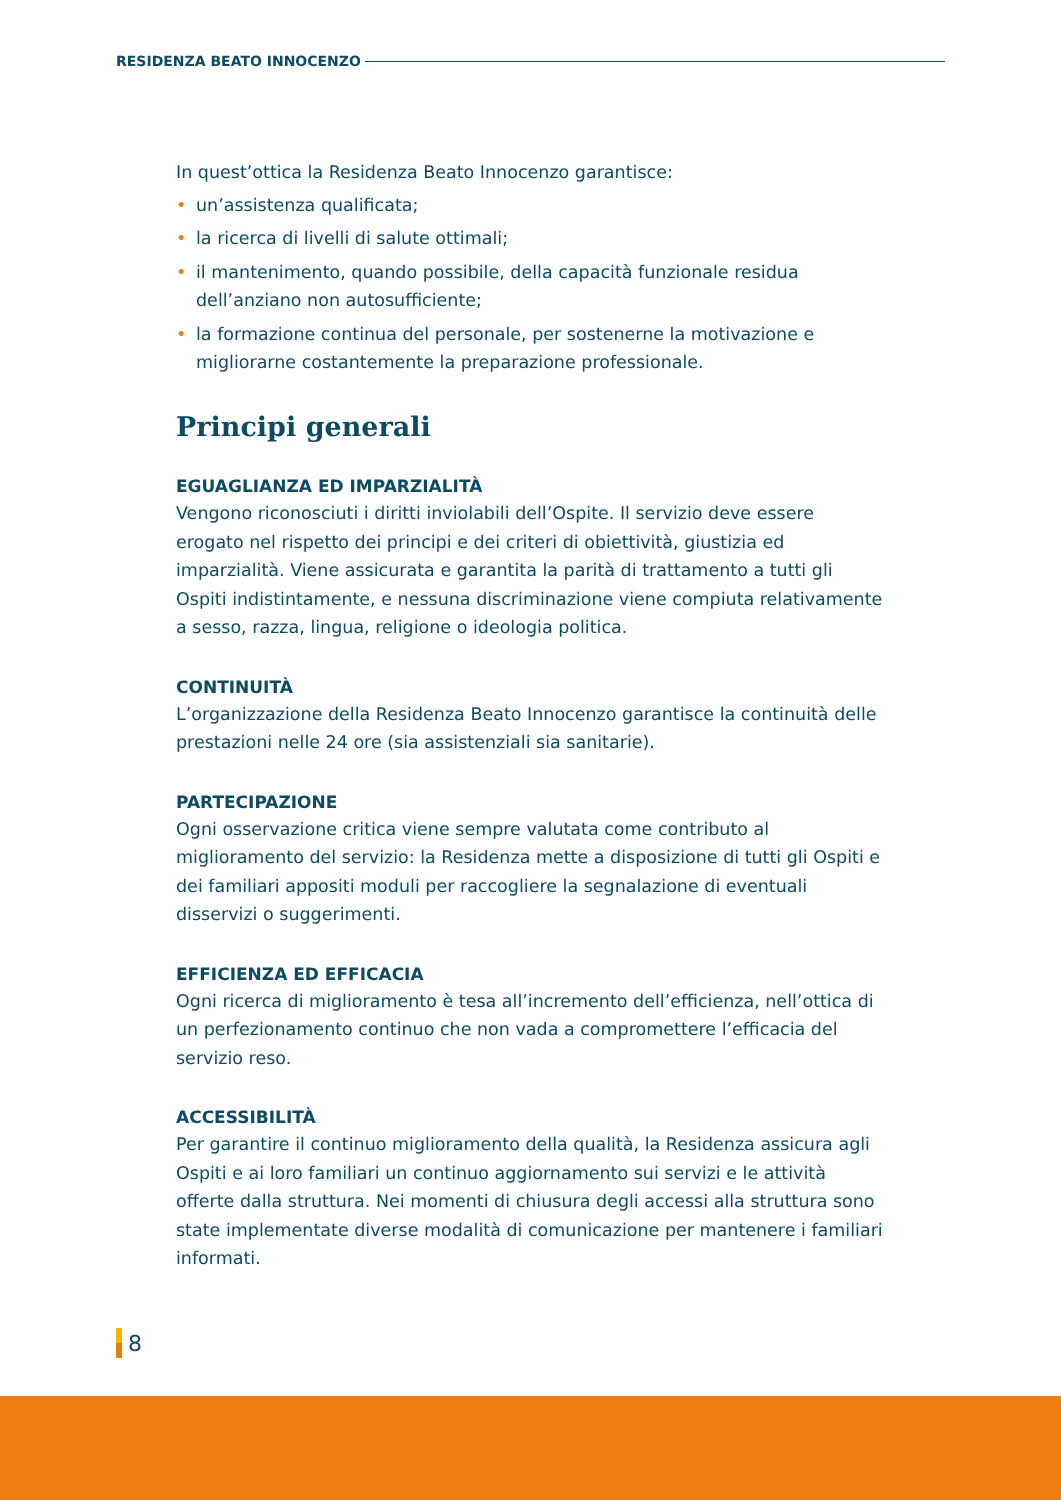RESIDENZA BEATO INNOCENZO
In quest’ottica la Residenza Beato Innocenzo garantisce:
• un’assistenza qualificata;
• la ricerca di livelli di salute ottimali;
• il mantenimento, quando possibile, della capacità funzionale residua dell’anziano non autosufficiente;
• la formazione continua del personale, per sostenerne la motivazione e migliorarne costantemente la preparazione professionale.
Principi generali
EGUAGLIANZA ED IMPARZIALITÀ
Vengono riconosciuti i diritti inviolabili dell’Ospite. Il servizio deve essere erogato nel rispetto dei principi e dei criteri di obiettività, giustizia ed imparzialità. Viene assicurata e garantita la parità di trattamento a tutti gli Ospiti indistintamente, e nessuna discriminazione viene compiuta relativamente a sesso, razza, lingua, religione o ideologia politica.
CONTINUITÀ
L’organizzazione della Residenza Beato Innocenzo garantisce la continuità delle prestazioni nelle 24 ore (sia assistenziali sia sanitarie).
PARTECIPAZIONE
Ogni osservazione critica viene sempre valutata come contributo al miglioramento del servizio: la Residenza mette a disposizione di tutti gli Ospiti e dei familiari appositi moduli per raccogliere la segnalazione di eventuali disservizi o suggerimenti.
EFFICIENZA ED EFFICACIA
Ogni ricerca di miglioramento è tesa all’incremento dell’efficienza, nell’ottica di un perfezionamento continuo che non vada a compromettere l’efficacia del servizio reso.
ACCESSIBILITÀ
Per garantire il continuo miglioramento della qualità, la Residenza assicura agli Ospiti e ai loro familiari un continuo aggiornamento sui servizi e le attività offerte dalla struttura. Nei momenti di chiusura degli accessi alla struttura sono state implementate diverse modalità di comunicazione per mantenere i familiari informati.
8